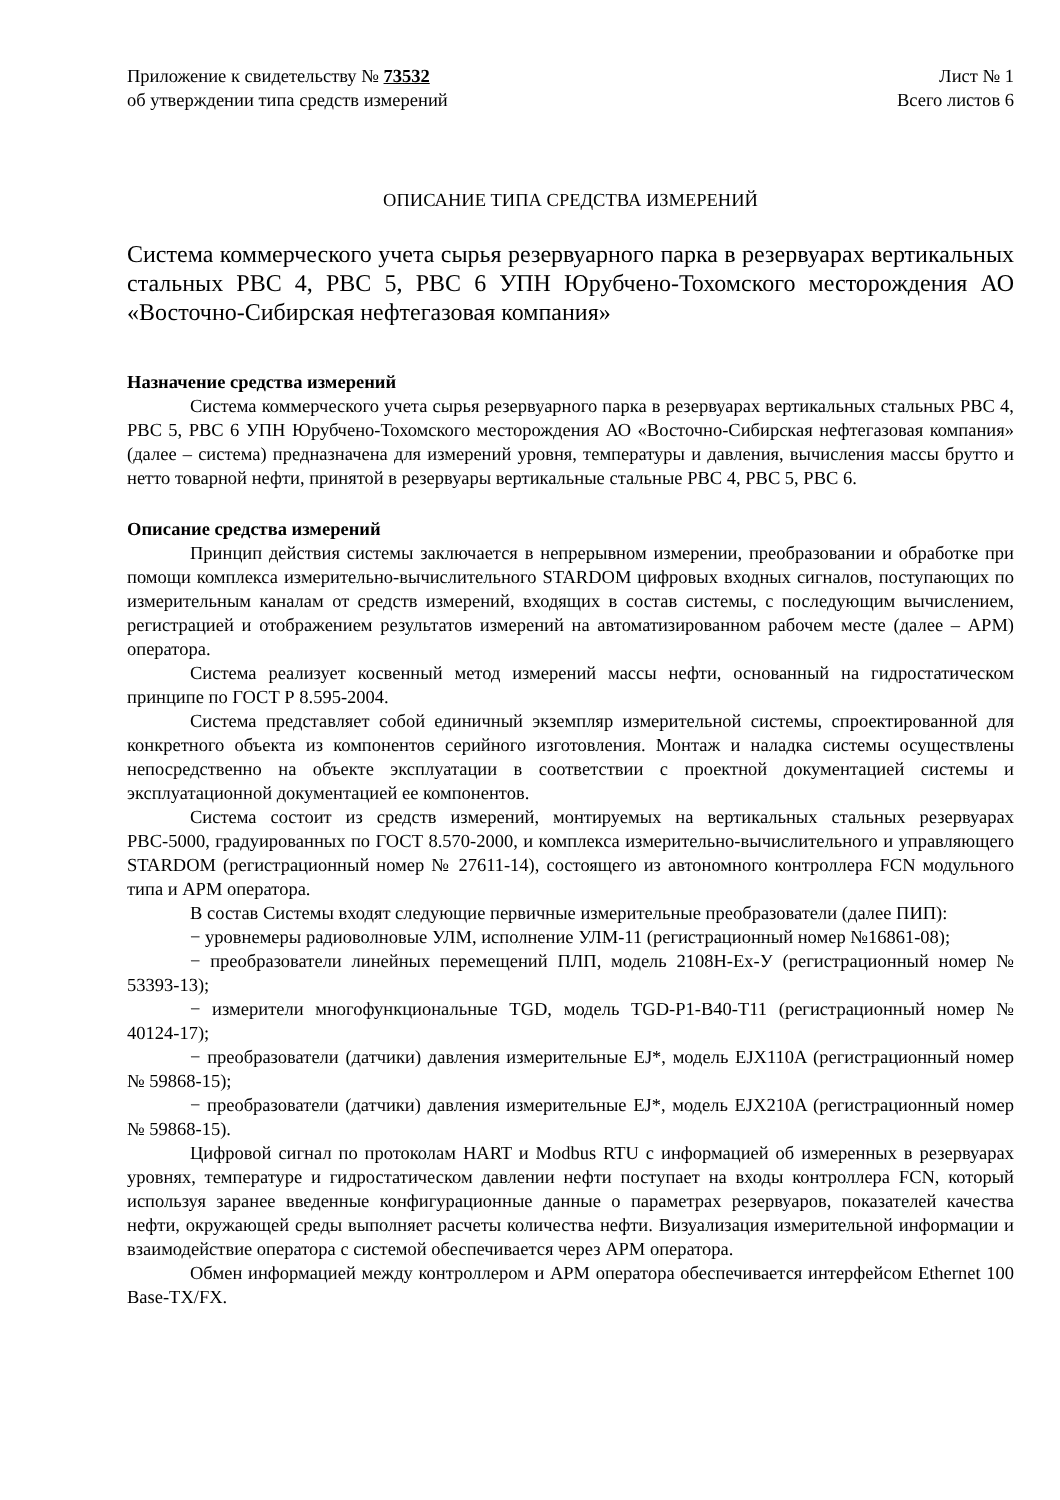Приложение к свидетельству № 73532
об утверждении типа средств измерений
Лист № 1
Всего листов 6
ОПИСАНИЕ ТИПА СРЕДСТВА ИЗМЕРЕНИЙ
Система коммерческого учета сырья резервуарного парка в резервуарах вертикальных стальных РВС 4, РВС 5, РВС 6 УПН Юрубчено-Тохомского месторождения АО «Восточно-Сибирская нефтегазовая компания»
Назначение средства измерений
Система коммерческого учета сырья резервуарного парка в резервуарах вертикальных стальных РВС 4, РВС 5, РВС 6 УПН Юрубчено-Тохомского месторождения АО «Восточно-Сибирская нефтегазовая компания» (далее – система) предназначена для измерений уровня, температуры и давления, вычисления массы брутто и нетто товарной нефти, принятой в резервуары вертикальные стальные РВС 4, РВС 5, РВС 6.
Описание средства измерений
Принцип действия системы заключается в непрерывном измерении, преобразовании и обработке при помощи комплекса измерительно-вычислительного STARDOM цифровых входных сигналов, поступающих по измерительным каналам от средств измерений, входящих в состав системы, с последующим вычислением, регистрацией и отображением результатов измерений на автоматизированном рабочем месте (далее – АРМ) оператора.
Система реализует косвенный метод измерений массы нефти, основанный на гидростатическом принципе по ГОСТ Р 8.595-2004.
Система представляет собой единичный экземпляр измерительной системы, спроектированной для конкретного объекта из компонентов серийного изготовления. Монтаж и наладка системы осуществлены непосредственно на объекте эксплуатации в соответствии с проектной документацией системы и эксплуатационной документацией ее компонентов.
Система состоит из средств измерений, монтируемых на вертикальных стальных резервуарах РВС-5000, градуированных по ГОСТ 8.570-2000, и комплекса измерительно-вычислительного и управляющего STARDOM (регистрационный номер № 27611-14), состоящего из автономного контроллера FCN модульного типа и АРМ оператора.
В состав Системы входят следующие первичные измерительные преобразователи (далее ПИП):
− уровнемеры радиоволновые УЛМ, исполнение УЛМ-11 (регистрационный номер №16861-08);
− преобразователи линейных перемещений ПЛП, модель 2108Н-Ех-У (регистрационный номер № 53393-13);
− измерители многофункциональные TGD, модель TGD-P1-B40-T11 (регистрационный номер № 40124-17);
− преобразователи (датчики) давления измерительные EJ*, модель EJX110A (регистрационный номер № 59868-15);
− преобразователи (датчики) давления измерительные EJ*, модель EJX210A (регистрационный номер № 59868-15).
Цифровой сигнал по протоколам HART и Modbus RTU с информацией об измеренных в резервуарах уровнях, температуре и гидростатическом давлении нефти поступает на входы контроллера FCN, который используя заранее введенные конфигурационные данные о параметрах резервуаров, показателей качества нефти, окружающей среды выполняет расчеты количества нефти. Визуализация измерительной информации и взаимодействие оператора с системой обеспечивается через АРМ оператора.
Обмен информацией между контроллером и АРМ оператора обеспечивается интерфейсом Ethernet 100 Base-TX/FX.